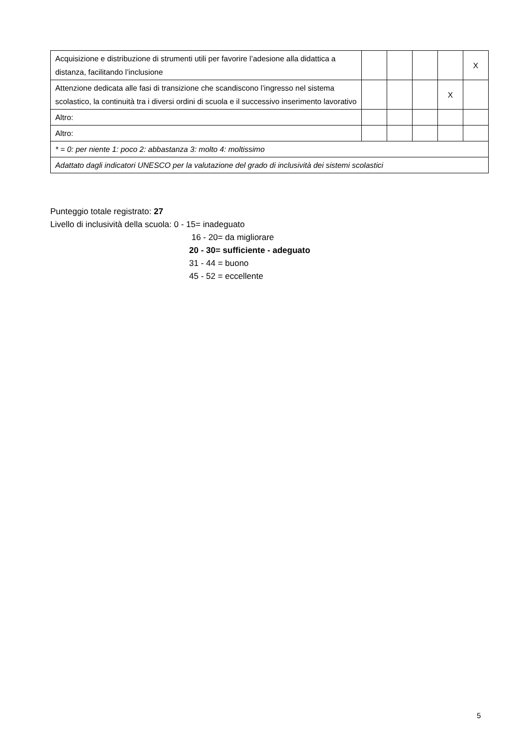| Acquisizione e distribuzione di strumenti utili per favorire l’adesione alla didattica a distanza, facilitando l’inclusione | | | | | X |
| Attenzione dedicata alle fasi di transizione che scandiscono l’ingresso nel sistema scolastico, la continuità tra i diversi ordini di scuola e il successivo inserimento lavorativo | | | | X | |
| Altro: | | | | | |
| Altro: | | | | | |
| * = 0: per niente 1: poco 2: abbastanza 3: molto 4: moltissimo | | | | | |
| Adattato dagli indicatori UNESCO per la valutazione del grado di inclusività dei sistemi scolastici | | | | | |
Punteggio totale registrato: 27
Livello di inclusività della scuola: 0 - 15= inadeguato
16 - 20= da migliorare
20 - 30= sufficiente - adeguato
31 - 44 = buono
45 - 52 = eccellente
5